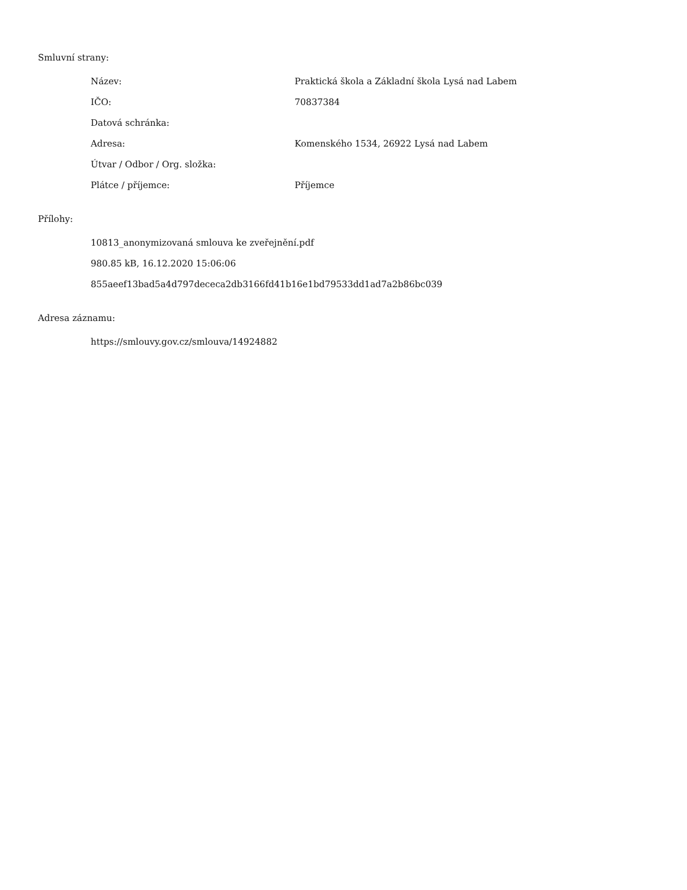Smluvní strany:
| Název: | Praktická škola a Základní škola Lysá nad Labem |
| IČO: | 70837384 |
| Datová schránka: | |
| Adresa: | Komenského 1534, 26922 Lysá nad Labem |
| Útvar / Odbor / Org. složka: | |
| Plátce / příjemce: | Příjemce |
Přílohy:
10813_anonymizovaná smlouva ke zveřejnění.pdf
980.85 kB, 16.12.2020 15:06:06
855aeef13bad5a4d797dececa2db3166fd41b16e1bd79533dd1ad7a2b86bc039
Adresa záznamu:
https://smlouvy.gov.cz/smlouva/14924882